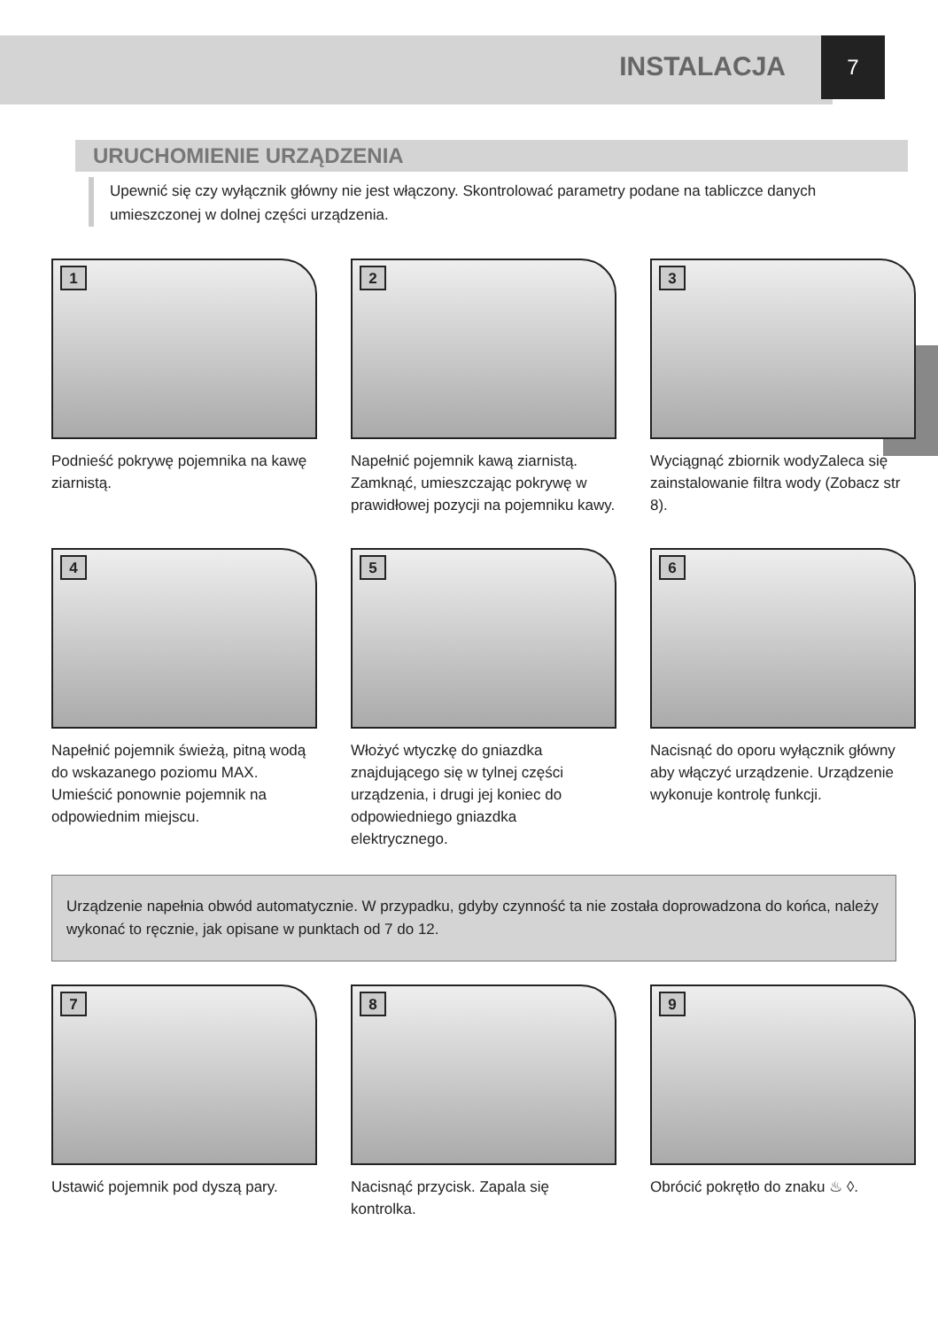INSTALACJA
7
URUCHOMIENIE URZĄDZENIA
Upewnić się czy wyłącznik główny nie jest włączony. Skontrolować parametry podane na tabliczce danych umieszczonej w dolnej części urządzenia.
1
Podnieść pokrywę pojemnika na kawę ziarnistą.
2
Napełnić pojemnik kawą ziarnistą. Zamknąć, umieszczając pokrywę w prawidłowej pozycji na pojemniku kawy.
3
Wyciągnąć zbiornik wodyZaleca się zainstalowanie filtra wody (Zobacz str 8).
4
Napełnić pojemnik świeżą, pitną wodą do wskazanego poziomu MAX. Umieścić ponownie pojemnik na odpowiednim miejscu.
5
Włożyć wtyczkę do gniazdka znajdującego się w tylnej części urządzenia, i drugi jej koniec do odpowiedniego gniazdka elektrycznego.
6
Nacisnąć do oporu wyłącznik główny aby włączyć urządzenie. Urządzenie wykonuje kontrolę funkcji.
Urządzenie napełnia obwód automatycznie. W przypadku, gdyby czynność ta nie została doprowadzona do końca, należy wykonać to ręcznie, jak opisane w punktach od 7 do 12.
7
Ustawić pojemnik pod dyszą pary.
8
Nacisnąć przycisk. Zapala się kontrolka.
9
Obrócić pokrętło do znaku ♨ ◊.